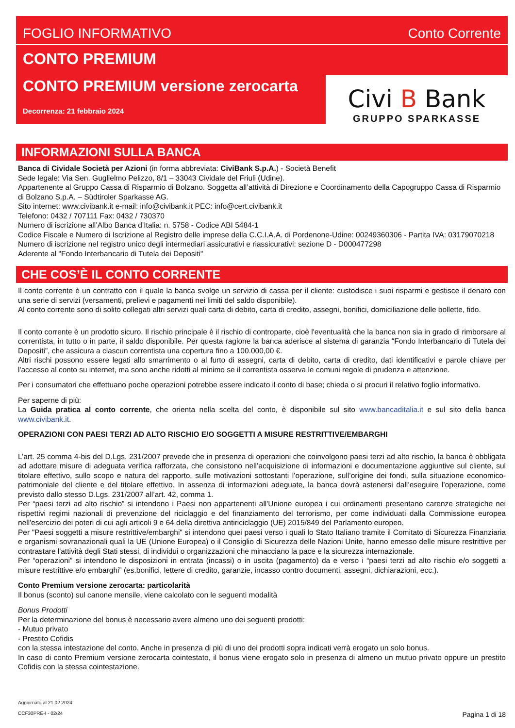FOGLIO INFORMATIVO Conto Corrente
CONTO PREMIUM
CONTO PREMIUM versione zerocarta
Decorrenza: 21 febbraio 2024
Civi B Bank
GRUPPO SPARKASSE
INFORMAZIONI SULLA BANCA
Banca di Cividale Società per Azioni (in forma abbreviata: CiviBank S.p.A.) - Società Benefit
Sede legale: Via Sen. Guglielmo Pelizzo, 8/1 – 33043 Cividale del Friuli (Udine).
Appartenente al Gruppo Cassa di Risparmio di Bolzano. Soggetta all’attività di Direzione e Coordinamento della Capogruppo Cassa di Risparmio di Bolzano S.p.A. – Südtiroler Sparkasse AG.
Sito internet: www.civibank.it e-mail: info@civibank.it PEC: info@cert.civibank.it
Telefono: 0432 / 707111 Fax: 0432 / 730370
Numero di iscrizione all’Albo Banca d’Italia: n. 5758 - Codice ABI 5484-1
Codice Fiscale e Numero di Iscrizione al Registro delle imprese della C.C.I.A.A. di Pordenone-Udine: 00249360306 - Partita IVA: 03179070218
Numero di iscrizione nel registro unico degli intermediari assicurativi e riassicurativi: sezione D - D000477298
Aderente al "Fondo Interbancario di Tutela dei Depositi"
CHE COS’È IL CONTO CORRENTE
Il conto corrente è un contratto con il quale la banca svolge un servizio di cassa per il cliente: custodisce i suoi risparmi e gestisce il denaro con una serie di servizi (versamenti, prelievi e pagamenti nei limiti del saldo disponibile).
Al conto corrente sono di solito collegati altri servizi quali carta di debito, carta di credito, assegni, bonifici, domiciliazione delle bollette, fido.
Il conto corrente è un prodotto sicuro. Il rischio principale è il rischio di controparte, cioè l'eventualità che la banca non sia in grado di rimborsare al correntista, in tutto o in parte, il saldo disponibile. Per questa ragione la banca aderisce al sistema di garanzia “Fondo Interbancario di Tutela dei Depositi”, che assicura a ciascun correntista una copertura fino a 100.000,00 €.
Altri rischi possono essere legati allo smarrimento o al furto di assegni, carta di debito, carta di credito, dati identificativi e parole chiave per l'accesso al conto su internet, ma sono anche ridotti al minimo se il correntista osserva le comuni regole di prudenza e attenzione.
Per i consumatori che effettuano poche operazioni potrebbe essere indicato il conto di base; chieda o si procuri il relativo foglio informativo.
Per saperne di più:
La Guida pratica al conto corrente, che orienta nella scelta del conto, è disponibile sul sito www.bancaditalia.it e sul sito della banca www.civibank.it.
OPERAZIONI CON PAESI TERZI AD ALTO RISCHIO E/O SOGGETTI A MISURE RESTRITTIVE/EMBARGHI
L’art. 25 comma 4-bis del D.Lgs. 231/2007 prevede che in presenza di operazioni che coinvolgono paesi terzi ad alto rischio, la banca è obbligata ad adottare misure di adeguata verifica rafforzata, che consistono nell’acquisizione di informazioni e documentazione aggiuntive sul cliente, sul titolare effettivo, sullo scopo e natura del rapporto, sulle motivazioni sottostanti l’operazione, sull’origine dei fondi, sulla situazione economico-patrimoniale del cliente e del titolare effettivo. In assenza di informazioni adeguate, la banca dovrà astenersi dall’eseguire l’operazione, come previsto dallo stesso D.Lgs. 231/2007 all’art. 42, comma 1.
Per “paesi terzi ad alto rischio” si intendono i Paesi non appartenenti all'Unione europea i cui ordinamenti presentano carenze strategiche nei rispettivi regimi nazionali di prevenzione del riciclaggio e del finanziamento del terrorismo, per come individuati dalla Commissione europea nell'esercizio dei poteri di cui agli articoli 9 e 64 della direttiva antiriciclaggio (UE) 2015/849 del Parlamento europeo.
Per "Paesi soggetti a misure restrittive/embarghi" si intendono quei paesi verso i quali lo Stato Italiano tramite il Comitato di Sicurezza Finanziaria e organismi sovranazionali quali la UE (Unione Europea) o il Consiglio di Sicurezza delle Nazioni Unite, hanno emesso delle misure restrittive per contrastare l'attività degli Stati stessi, di individui o organizzazioni che minacciano la pace e la sicurezza internazionale.
Per “operazioni” si intendono le disposizioni in entrata (incassi) o in uscita (pagamento) da e verso i “paesi terzi ad alto rischio e/o soggetti a misure restrittive e/o embarghi” (es.bonifici, lettere di credito, garanzie, incasso contro documenti, assegni, dichiarazioni, ecc.).
Conto Premium versione zerocarta: particolarità
Il bonus (sconto) sul canone mensile, viene calcolato con le seguenti modalità
Bonus Prodotti
Per la determinazione del bonus è necessario avere almeno uno dei seguenti prodotti:
- Mutuo privato
- Prestito Cofidis
con la stessa intestazione del conto. Anche in presenza di più di uno dei prodotti sopra indicati verrà erogato un solo bonus.
In caso di conto Premium versione zerocarta cointestato, il bonus viene erogato solo in presenza di almeno un mutuo privato oppure un prestito Cofidis con la stessa cointestazione.
Aggiornato al 21.02.2024
CCF30PRE-I - 02/24 Pagina 1 di 18